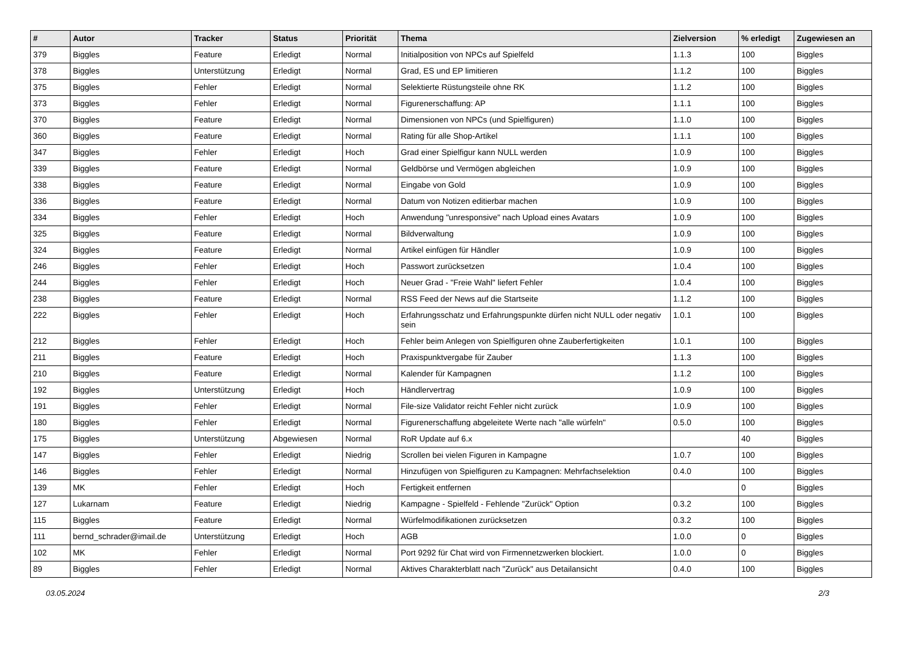| # | Autor | Tracker | Status | Priorität | Thema | Zielversion | % erledigt | Zugewiesen an |
| --- | --- | --- | --- | --- | --- | --- | --- | --- |
| 379 | Biggles | Feature | Erledigt | Normal | Initialposition von NPCs auf Spielfeld | 1.1.3 | 100 | Biggles |
| 378 | Biggles | Unterstützung | Erledigt | Normal | Grad, ES und EP limitieren | 1.1.2 | 100 | Biggles |
| 375 | Biggles | Fehler | Erledigt | Normal | Selektierte Rüstungsteile ohne RK | 1.1.2 | 100 | Biggles |
| 373 | Biggles | Fehler | Erledigt | Normal | Figurenerschaffung: AP | 1.1.1 | 100 | Biggles |
| 370 | Biggles | Feature | Erledigt | Normal | Dimensionen von NPCs (und Spielfiguren) | 1.1.0 | 100 | Biggles |
| 360 | Biggles | Feature | Erledigt | Normal | Rating für alle Shop-Artikel | 1.1.1 | 100 | Biggles |
| 347 | Biggles | Fehler | Erledigt | Hoch | Grad einer Spielfigur kann NULL werden | 1.0.9 | 100 | Biggles |
| 339 | Biggles | Feature | Erledigt | Normal | Geldbörse und Vermögen abgleichen | 1.0.9 | 100 | Biggles |
| 338 | Biggles | Feature | Erledigt | Normal | Eingabe von Gold | 1.0.9 | 100 | Biggles |
| 336 | Biggles | Feature | Erledigt | Normal | Datum von Notizen editierbar machen | 1.0.9 | 100 | Biggles |
| 334 | Biggles | Fehler | Erledigt | Hoch | Anwendung "unresponsive" nach Upload eines Avatars | 1.0.9 | 100 | Biggles |
| 325 | Biggles | Feature | Erledigt | Normal | Bildverwaltung | 1.0.9 | 100 | Biggles |
| 324 | Biggles | Feature | Erledigt | Normal | Artikel einfügen für Händler | 1.0.9 | 100 | Biggles |
| 246 | Biggles | Fehler | Erledigt | Hoch | Passwort zurücksetzen | 1.0.4 | 100 | Biggles |
| 244 | Biggles | Fehler | Erledigt | Hoch | Neuer Grad - "Freie Wahl" liefert Fehler | 1.0.4 | 100 | Biggles |
| 238 | Biggles | Feature | Erledigt | Normal | RSS Feed der News auf die Startseite | 1.1.2 | 100 | Biggles |
| 222 | Biggles | Fehler | Erledigt | Hoch | Erfahrungsschatz und Erfahrungspunkte dürfen nicht NULL oder negativ sein | 1.0.1 | 100 | Biggles |
| 212 | Biggles | Fehler | Erledigt | Hoch | Fehler beim Anlegen von Spielfiguren ohne Zauberfertigkeiten | 1.0.1 | 100 | Biggles |
| 211 | Biggles | Feature | Erledigt | Hoch | Praxispunktvergabe für Zauber | 1.1.3 | 100 | Biggles |
| 210 | Biggles | Feature | Erledigt | Normal | Kalender für Kampagnen | 1.1.2 | 100 | Biggles |
| 192 | Biggles | Unterstützung | Erledigt | Hoch | Händlervertrag | 1.0.9 | 100 | Biggles |
| 191 | Biggles | Fehler | Erledigt | Normal | File-size Validator reicht Fehler nicht zurück | 1.0.9 | 100 | Biggles |
| 180 | Biggles | Fehler | Erledigt | Normal | Figurenerschaffung abgeleitete Werte nach "alle würfeln" | 0.5.0 | 100 | Biggles |
| 175 | Biggles | Unterstützung | Abgewiesen | Normal | RoR Update auf 6.x | | 40 | Biggles |
| 147 | Biggles | Fehler | Erledigt | Niedrig | Scrollen bei vielen Figuren in Kampagne | 1.0.7 | 100 | Biggles |
| 146 | Biggles | Fehler | Erledigt | Normal | Hinzufügen von Spielfiguren zu Kampagnen: Mehrfachselektion | 0.4.0 | 100 | Biggles |
| 139 | MK | Fehler | Erledigt | Hoch | Fertigkeit entfernen | | 0 | Biggles |
| 127 | Lukarnam | Feature | Erledigt | Niedrig | Kampagne - Spielfeld - Fehlende "Zurück" Option | 0.3.2 | 100 | Biggles |
| 115 | Biggles | Feature | Erledigt | Normal | Würfelmodifikationen zurücksetzen | 0.3.2 | 100 | Biggles |
| 111 | bernd_schrader@imail.de | Unterstützung | Erledigt | Hoch | AGB | 1.0.0 | 0 | Biggles |
| 102 | MK | Fehler | Erledigt | Normal | Port 9292 für Chat wird von Firmennetzwerken blockiert. | 1.0.0 | 0 | Biggles |
| 89 | Biggles | Fehler | Erledigt | Normal | Aktives Charakterblatt nach "Zurück" aus Detailansicht | 0.4.0 | 100 | Biggles |
03.05.2024 2/3